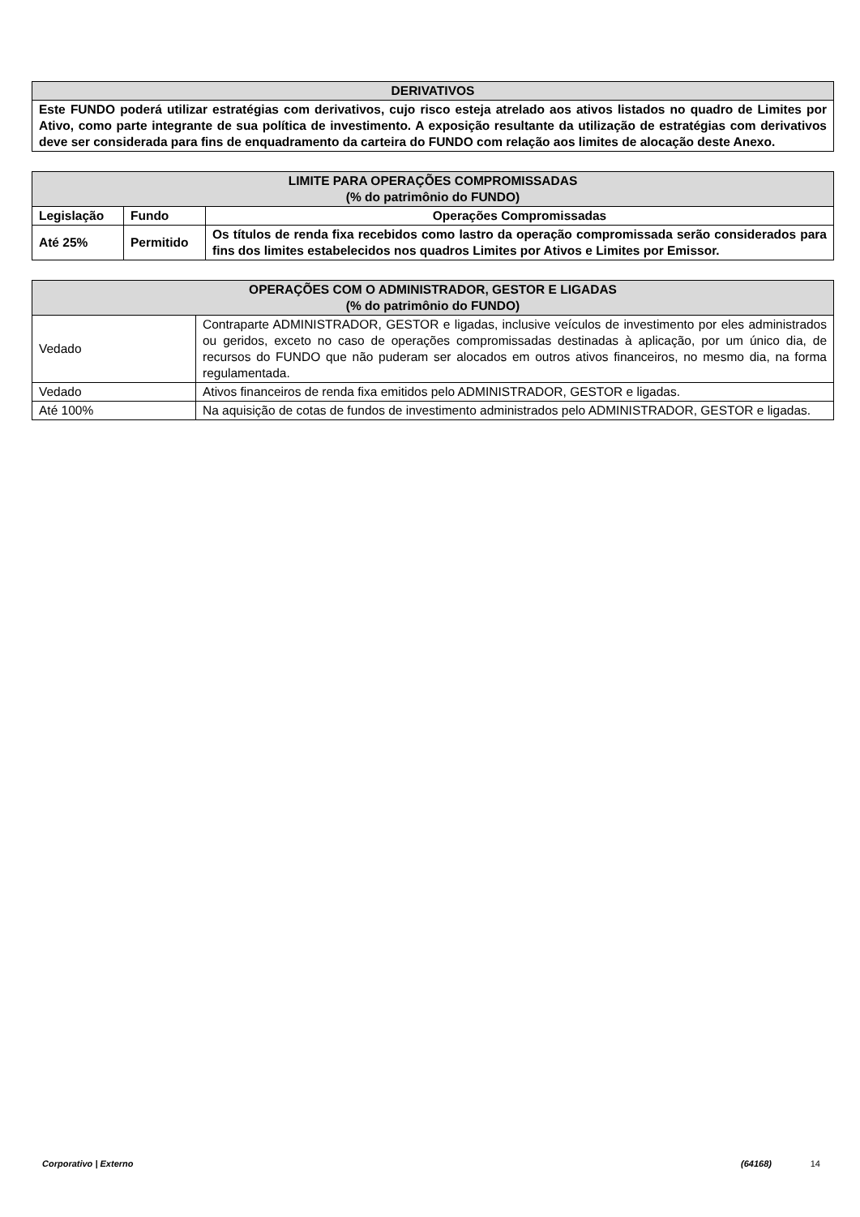| DERIVATIVOS |
| --- |
| Este FUNDO poderá utilizar estratégias com derivativos, cujo risco esteja atrelado aos ativos listados no quadro de Limites por Ativo, como parte integrante de sua política de investimento. A exposição resultante da utilização de estratégias com derivativos deve ser considerada para fins de enquadramento da carteira do FUNDO com relação aos limites de alocação deste Anexo. |
| LIMITE PARA OPERAÇÕES COMPROMISSADAS (% do patrimônio do FUNDO) | | |
| --- | --- | --- |
| Legislação | Fundo | Operações Compromissadas |
| Até 25% | Permitido | Os títulos de renda fixa recebidos como lastro da operação compromissada serão considerados para fins dos limites estabelecidos nos quadros Limites por Ativos e Limites por Emissor. |
| OPERAÇÕES COM O ADMINISTRADOR, GESTOR E LIGADAS (% do patrimônio do FUNDO) | |
| --- | --- |
| Vedado | Contraparte ADMINISTRADOR, GESTOR e ligadas, inclusive veículos de investimento por eles administrados ou geridos, exceto no caso de operações compromissadas destinadas à aplicação, por um único dia, de recursos do FUNDO que não puderam ser alocados em outros ativos financeiros, no mesmo dia, na forma regulamentada. |
| Vedado | Ativos financeiros de renda fixa emitidos pelo ADMINISTRADOR, GESTOR e ligadas. |
| Até 100% | Na aquisição de cotas de fundos de investimento administrados pelo ADMINISTRADOR, GESTOR e ligadas. |
Corporativo | Externo (64168) 14